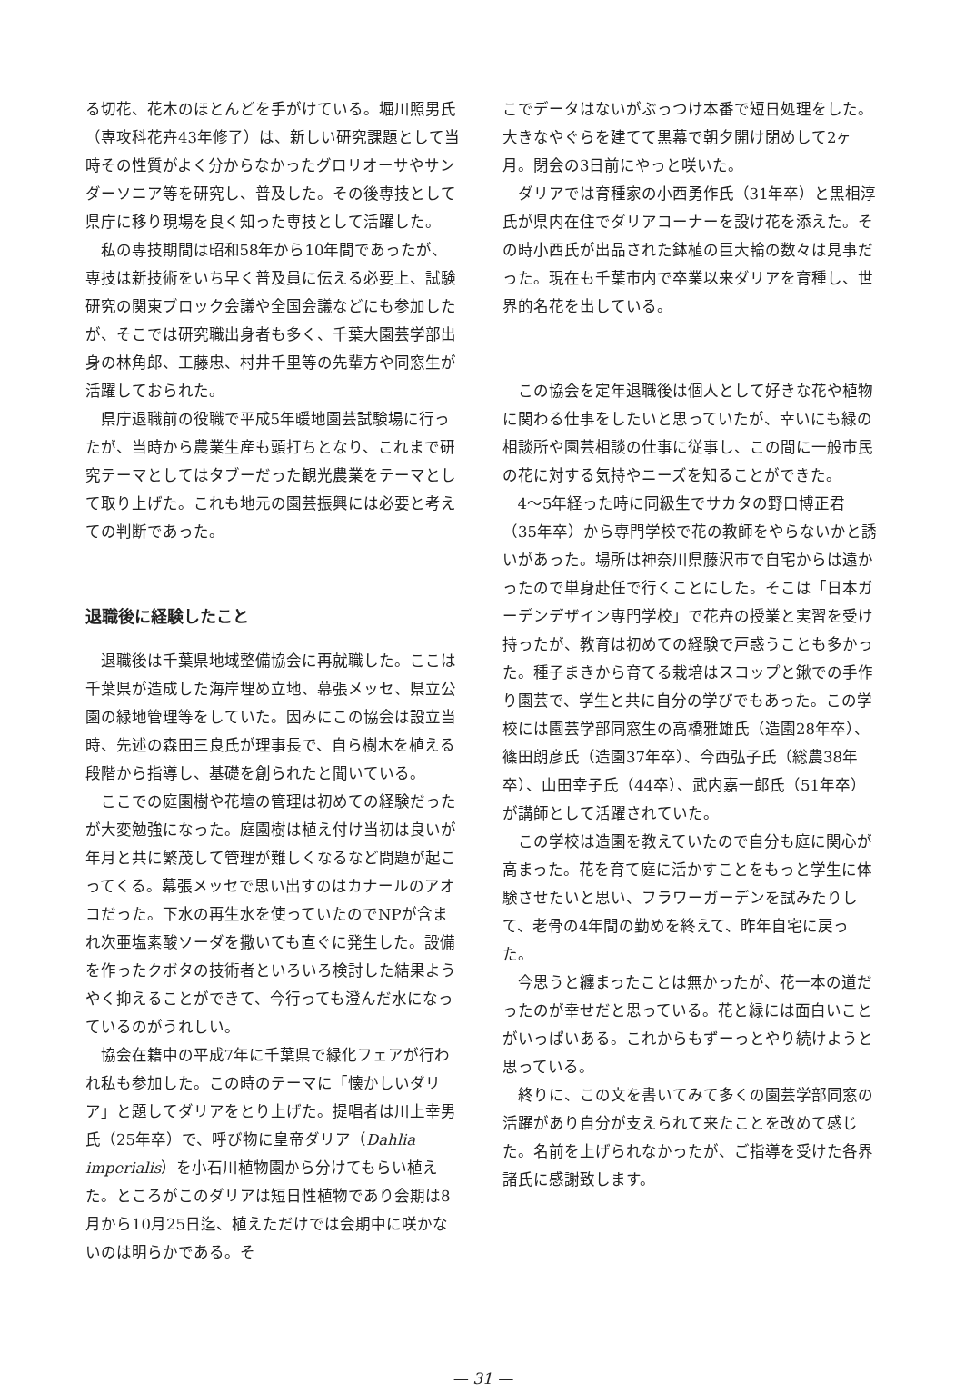る切花、花木のほとんどを手がけている。堀川照男氏（専攻科花卉43年修了）は、新しい研究課題として当時その性質がよく分からなかったグロリオーサやサンダーソニア等を研究し、普及した。その後専技として県庁に移り現場を良く知った専技として活躍した。
私の専技期間は昭和58年から10年間であったが、専技は新技術をいち早く普及員に伝える必要上、試験研究の関東ブロック会議や全国会議などにも参加したが、そこでは研究職出身者も多く、千葉大園芸学部出身の林角郎、工藤忠、村井千里等の先輩方や同窓生が活躍しておられた。
県庁退職前の役職で平成5年暖地園芸試験場に行ったが、当時から農業生産も頭打ちとなり、これまで研究テーマとしてはタブーだった観光農業をテーマとして取り上げた。これも地元の園芸振興には必要と考えての判断であった。
退職後に経験したこと
退職後は千葉県地域整備協会に再就職した。ここは千葉県が造成した海岸埋め立地、幕張メッセ、県立公園の緑地管理等をしていた。因みにこの協会は設立当時、先述の森田三良氏が理事長で、自ら樹木を植える段階から指導し、基礎を創られたと聞いている。
ここでの庭園樹や花壇の管理は初めての経験だったが大変勉強になった。庭園樹は植え付け当初は良いが年月と共に繁茂して管理が難しくなるなど問題が起こってくる。幕張メッセで思い出すのはカナールのアオコだった。下水の再生水を使っていたのでNPが含まれ次亜塩素酸ソーダを撒いても直ぐに発生した。設備を作ったクボタの技術者といろいろ検討した結果ようやく抑えることができて、今行っても澄んだ水になっているのがうれしい。
協会在籍中の平成7年に千葉県で緑化フェアが行われ私も参加した。この時のテーマに「懐かしいダリア」と題してダリアをとり上げた。提唱者は川上幸男氏（25年卒）で、呼び物に皇帝ダリア（Dahlia imperialis）を小石川植物園から分けてもらい植えた。ところがこのダリアは短日性植物であり会期は8月から10月25日迄、植えただけでは会期中に咲かないのは明らかである。そ
こでデータはないがぶっつけ本番で短日処理をした。大きなやぐらを建てて黒幕で朝夕開け閉めして2ヶ月。閉会の3日前にやっと咲いた。
ダリアでは育種家の小西勇作氏（31年卒）と黒相淳氏が県内在住でダリアコーナーを設け花を添えた。その時小西氏が出品された鉢植の巨大輪の数々は見事だった。現在も千葉市内で卒業以来ダリアを育種し、世界的名花を出している。
この協会を定年退職後は個人として好きな花や植物に関わる仕事をしたいと思っていたが、幸いにも緑の相談所や園芸相談の仕事に従事し、この間に一般市民の花に対する気持やニーズを知ることができた。
4～5年経った時に同級生でサカタの野口博正君（35年卒）から専門学校で花の教師をやらないかと誘いがあった。場所は神奈川県藤沢市で自宅からは遠かったので単身赴任で行くことにした。そこは「日本ガーデンデザイン専門学校」で花卉の授業と実習を受け持ったが、教育は初めての経験で戸惑うことも多かった。種子まきから育てる栽培はスコップと鍬での手作り園芸で、学生と共に自分の学びでもあった。この学校には園芸学部同窓生の高橋雅雄氏（造園28年卒）、篠田朗彦氏（造園37年卒）、今西弘子氏（総農38年卒）、山田幸子氏（44卒）、武内嘉一郎氏（51年卒）が講師として活躍されていた。
この学校は造園を教えていたので自分も庭に関心が高まった。花を育て庭に活かすことをもっと学生に体験させたいと思い、フラワーガーデンを試みたりして、老骨の4年間の勤めを終えて、昨年自宅に戻った。
今思うと纏まったことは無かったが、花一本の道だったのが幸せだと思っている。花と緑には面白いことがいっぱいある。これからもずーっとやり続けようと思っている。
終りに、この文を書いてみて多くの園芸学部同窓の活躍があり自分が支えられて来たことを改めて感じた。名前を上げられなかったが、ご指導を受けた各界諸氏に感謝致します。
— 31 —